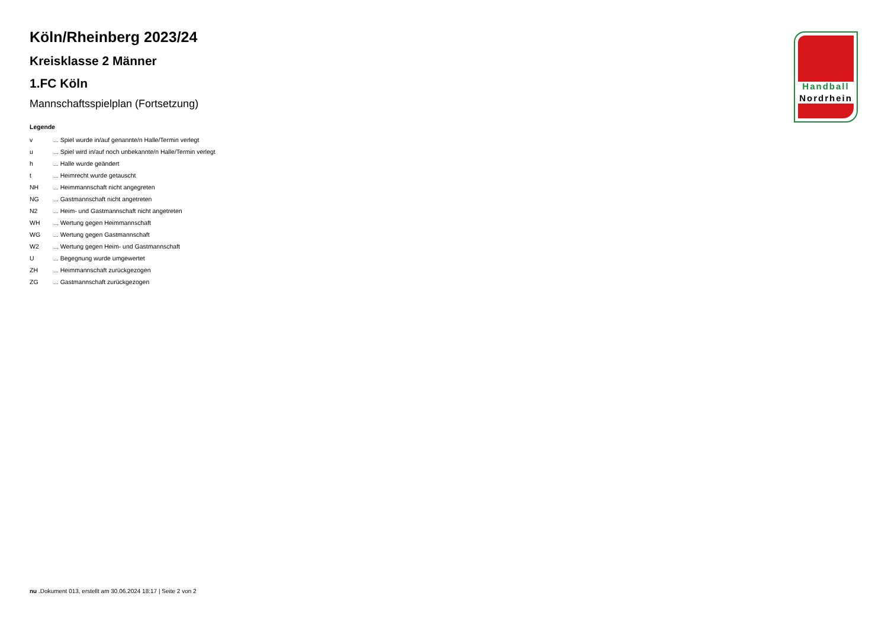Köln/Rheinberg 2023/24
Kreisklasse 2 Männer
1.FC Köln
Mannschaftsspielplan (Fortsetzung)
Legende
| v | ... Spiel wurde in/auf genannte/n Halle/Termin verlegt |
| u | ... Spiel wird in/auf noch unbekannte/n Halle/Termin verlegt |
| h | ... Halle wurde geändert |
| t | ... Heimrecht wurde getauscht |
| NH | ... Heimmannschaft nicht angegreten |
| NG | ... Gastmannschaft nicht angetreten |
| N2 | ... Heim- und Gastmannschaft nicht angetreten |
| WH | ... Wertung gegen Heimmannschaft |
| WG | ... Wertung gegen Gastmannschaft |
| W2 | ... Wertung gegen Heim- und Gastmannschaft |
| U | ... Begegnung wurde umgewertet |
| ZH | ... Heimmannschaft zurückgezogen |
| ZG | ... Gastmannschaft zurückgezogen |
Handball
Nordrhein
nu .Dokument 013, erstellt am 30.06.2024 18:17 | Seite 2 von 2